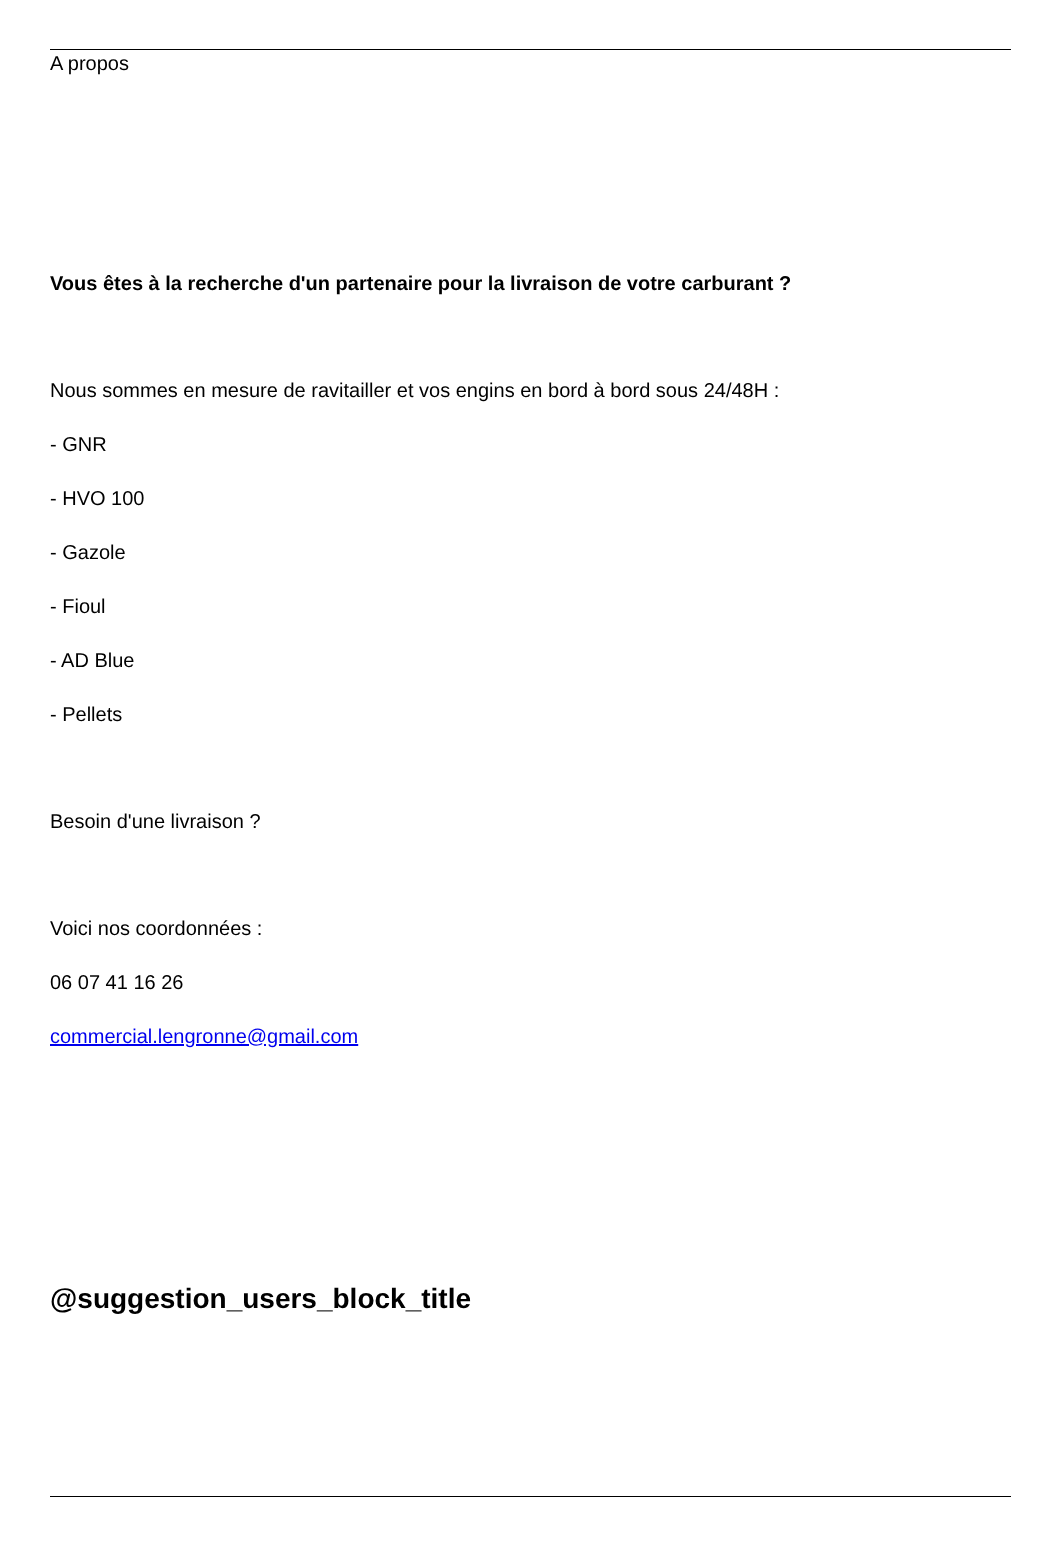A propos
Vous êtes à la recherche d'un partenaire pour la livraison de votre carburant ?
Nous sommes en mesure de ravitailler et vos engins en bord à bord sous 24/48H :
- GNR
- HVO 100
- Gazole
- Fioul
- AD Blue
- Pellets
Besoin d'une livraison ?
Voici nos coordonnées :
06 07 41 16 26
commercial.lengronne@gmail.com
@suggestion_users_block_title